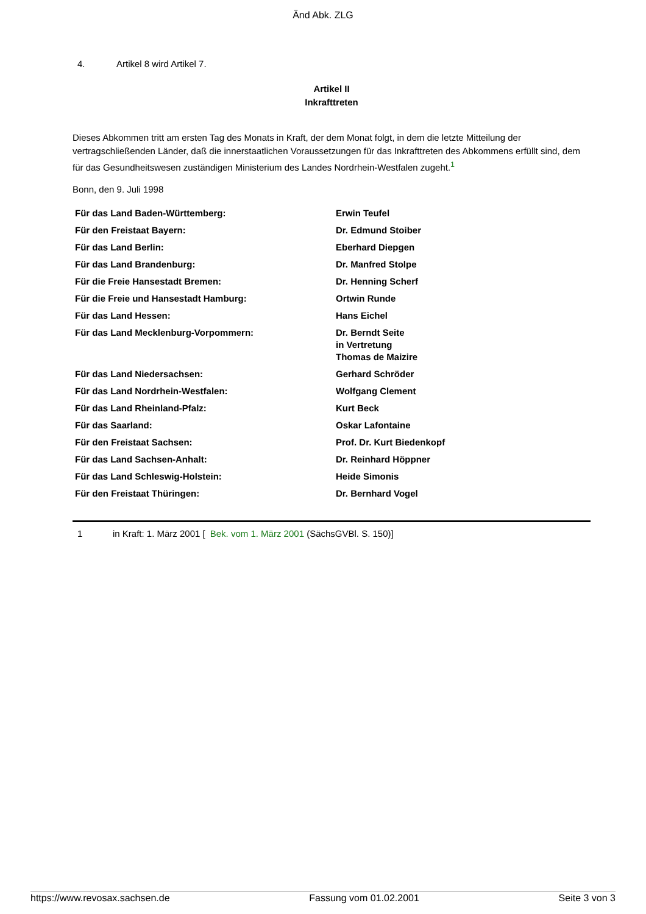Änd Abk. ZLG
4. Artikel 8 wird Artikel 7.
Artikel II
Inkrafttreten
Dieses Abkommen tritt am ersten Tag des Monats in Kraft, der dem Monat folgt, in dem die letzte Mitteilung der vertragschließenden Länder, daß die innerstaatlichen Voraussetzungen für das Inkrafttreten des Abkommens erfüllt sind, dem für das Gesundheitswesen zuständigen Ministerium des Landes Nordrhein-Westfalen zugeht.<sup>1</sup>
Bonn, den 9. Juli 1998
| Für das Land Baden-Württemberg: | Erwin Teufel |
| Für den Freistaat Bayern: | Dr. Edmund Stoiber |
| Für das Land Berlin: | Eberhard Diepgen |
| Für das Land Brandenburg: | Dr. Manfred Stolpe |
| Für die Freie Hansestadt Bremen: | Dr. Henning Scherf |
| Für die Freie und Hansestadt Hamburg: | Ortwin Runde |
| Für das Land Hessen: | Hans Eichel |
| Für das Land Mecklenburg-Vorpommern: | Dr. Berndt Seite in Vertretung Thomas de Maizire |
| Für das Land Niedersachsen: | Gerhard Schröder |
| Für das Land Nordrhein-Westfalen: | Wolfgang Clement |
| Für das Land Rheinland-Pfalz: | Kurt Beck |
| Für das Saarland: | Oskar Lafontaine |
| Für den Freistaat Sachsen: | Prof. Dr. Kurt Biedenkopf |
| Für das Land Sachsen-Anhalt: | Dr. Reinhard Höppner |
| Für das Land Schleswig-Holstein: | Heide Simonis |
| Für den Freistaat Thüringen: | Dr. Bernhard Vogel |
1 in Kraft: 1. März 2001 [Bek. vom 1. März 2001 (SächsGVBl. S. 150)]
https://www.revosax.sachsen.de Fassung vom 01.02.2001 Seite 3 von 3